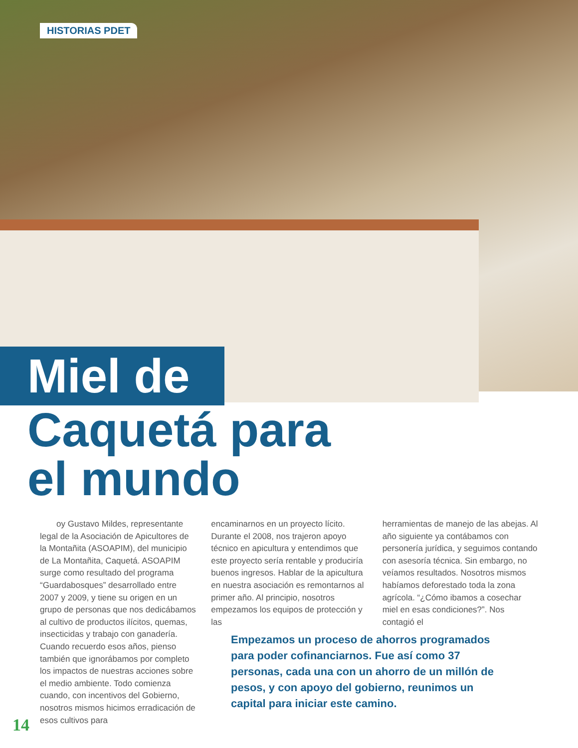HISTORIAS PDET
Miel de
Caquetá para
el mundo
oy Gustavo Mildes, representante legal de la Asociación de Apicultores de la Montañita (ASOAPIM), del municipio de La Montañita, Caquetá. ASOAPIM surge como resultado del programa “Guardabosques” desarrollado entre 2007 y 2009, y tiene su origen en un grupo de personas que nos dedicábamos al cultivo de productos ilícitos, quemas, insecticidas y trabajo con ganadería. Cuando recuerdo esos años, pienso también que ignorábamos por completo los impactos de nuestras acciones sobre el medio ambiente. Todo comienza cuando, con incentivos del Gobierno, nosotros mismos hicimos erradicación de esos cultivos para
encaminarnos en un proyecto lícito. Durante el 2008, nos trajeron apoyo técnico en apicultura y entendimos que este proyecto sería rentable y produciría buenos ingresos. Hablar de la apicultura en nuestra asociación es remontarnos al primer año. Al principio, nosotros empezamos los equipos de protección y las
herramientas de manejo de las abejas. Al año siguiente ya contábamos con personería jurídica, y seguimos contando con asesoría técnica. Sin embargo, no veíamos resultados. Nosotros mismos habíamos deforestado toda la zona agrícola. “¿Cómo ibamos a cosechar miel en esas condiciones?”. Nos contagió el
Empezamos un proceso de ahorros programados para poder cofinanciarnos. Fue así como 37 personas, cada una con un ahorro de un millón de pesos, y con apoyo del gobierno, reunimos un capital para iniciar este camino.
14